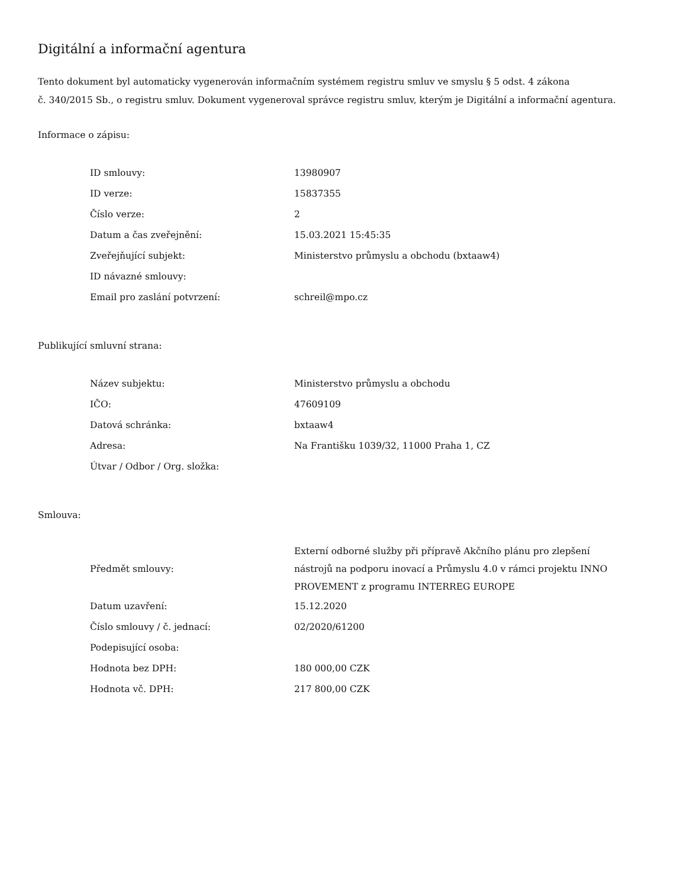Digitální a informační agentura
Tento dokument byl automaticky vygenerován informačním systémem registru smluv ve smyslu § 5 odst. 4 zákona
č. 340/2015 Sb., o registru smluv. Dokument vygeneroval správce registru smluv, kterým je Digitální a informační agentura.
Informace o zápisu:
| ID smlouvy: | 13980907 |
| ID verze: | 15837355 |
| Číslo verze: | 2 |
| Datum a čas zveřejnění: | 15.03.2021 15:45:35 |
| Zveřejňující subjekt: | Ministerstvo průmyslu a obchodu (bxtaaw4) |
| ID návazné smlouvy: | |
| Email pro zaslání potvrzení: | schreil@mpo.cz |
Publikující smluvní strana:
| Název subjektu: | Ministerstvo průmyslu a obchodu |
| IČO: | 47609109 |
| Datová schránka: | bxtaaw4 |
| Adresa: | Na Františku 1039/32, 11000 Praha 1, CZ |
| Útvar / Odbor / Org. složka: | |
Smlouva:
| Předmět smlouvy: | Externí odborné služby při přípravě Akčního plánu pro zlepšení nástrojů na podporu inovací a Průmyslu 4.0 v rámci projektu INNO PROVEMENT z programu INTERREG EUROPE |
| Datum uzavření: | 15.12.2020 |
| Číslo smlouvy / č. jednací: | 02/2020/61200 |
| Podepisující osoba: | |
| Hodnota bez DPH: | 180 000,00 CZK |
| Hodnota vč. DPH: | 217 800,00 CZK |